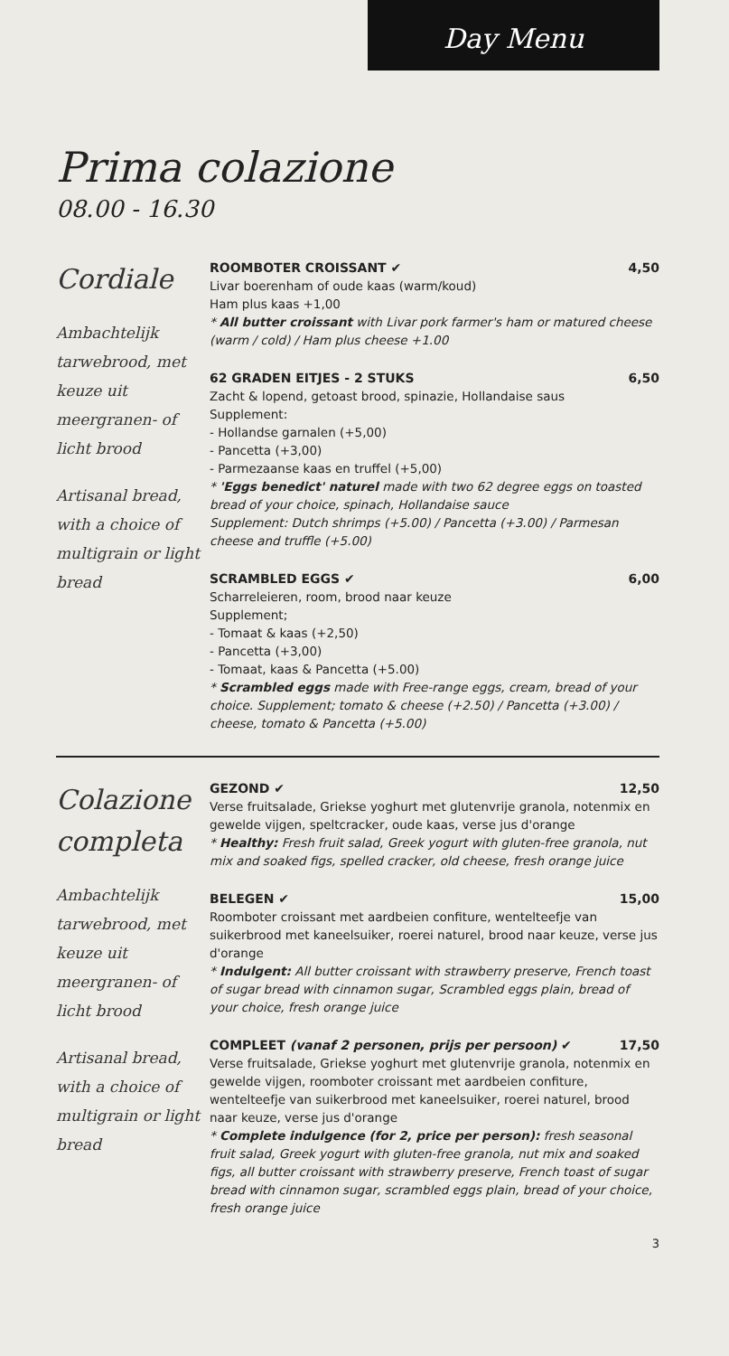Day Menu
Prima colazione
08.00 - 16.30
Cordiale
Ambachtelijk tarwebrood, met keuze uit meergranen- of licht brood
Artisanal bread, with a choice of multigrain or light bread
ROOMBOTER CROISSANT ✔ 4,50
Livar boerenham of oude kaas (warm/koud)
Ham plus kaas +1,00
* All butter croissant with Livar pork farmer's ham or matured cheese (warm / cold) / Ham plus cheese +1.00
62 GRADEN EITJES - 2 STUKS 6,50
Zacht & lopend, getoast brood, spinazie, Hollandaise saus
Supplement:
- Hollandse garnalen (+5,00)
- Pancetta (+3,00)
- Parmezaanse kaas en truffel (+5,00)
* 'Eggs benedict' naturel made with two 62 degree eggs on toasted bread of your choice, spinach, Hollandaise sauce
Supplement: Dutch shrimps (+5.00) / Pancetta (+3.00) / Parmesan cheese and truffle (+5.00)
SCRAMBLED EGGS ✔ 6,00
Scharreleieren, room, brood naar keuze
Supplement;
- Tomaat & kaas (+2,50)
- Pancetta (+3,00)
- Tomaat, kaas & Pancetta (+5.00)
* Scrambled eggs made with Free-range eggs, cream, bread of your choice. Supplement; tomato & cheese (+2.50) / Pancetta (+3.00) / cheese, tomato & Pancetta (+5.00)
Colazione completa
Ambachtelijk tarwebrood, met keuze uit meergranen- of licht brood
Artisanal bread, with a choice of multigrain or light bread
GEZOND ✔ 12,50
Verse fruitsalade, Griekse yoghurt met glutenvrije granola, notenmix en gewelde vijgen, speltcracker, oude kaas, verse jus d'orange
* Healthy: Fresh fruit salad, Greek yogurt with gluten-free granola, nut mix and soaked figs, spelled cracker, old cheese, fresh orange juice
BELEGEN ✔ 15,00
Roomboter croissant met aardbeien confiture, wentelteefje van suikerbrood met kaneelsuiker, roerei naturel, brood naar keuze, verse jus d'orange
* Indulgent: All butter croissant with strawberry preserve, French toast of sugar bread with cinnamon sugar, Scrambled eggs plain, bread of your choice, fresh orange juice
COMPLEET (vanaf 2 personen, prijs per persoon) ✔ 17,50
Verse fruitsalade, Griekse yoghurt met glutenvrije granola, notenmix en gewelde vijgen, roomboter croissant met aardbeien confiture, wentelteefje van suikerbrood met kaneelsuiker, roerei naturel, brood naar keuze, verse jus d'orange
* Complete indulgence (for 2, price per person): fresh seasonal fruit salad, Greek yogurt with gluten-free granola, nut mix and soaked figs, all butter croissant with strawberry preserve, French toast of sugar bread with cinnamon sugar, scrambled eggs plain, bread of your choice, fresh orange juice
3